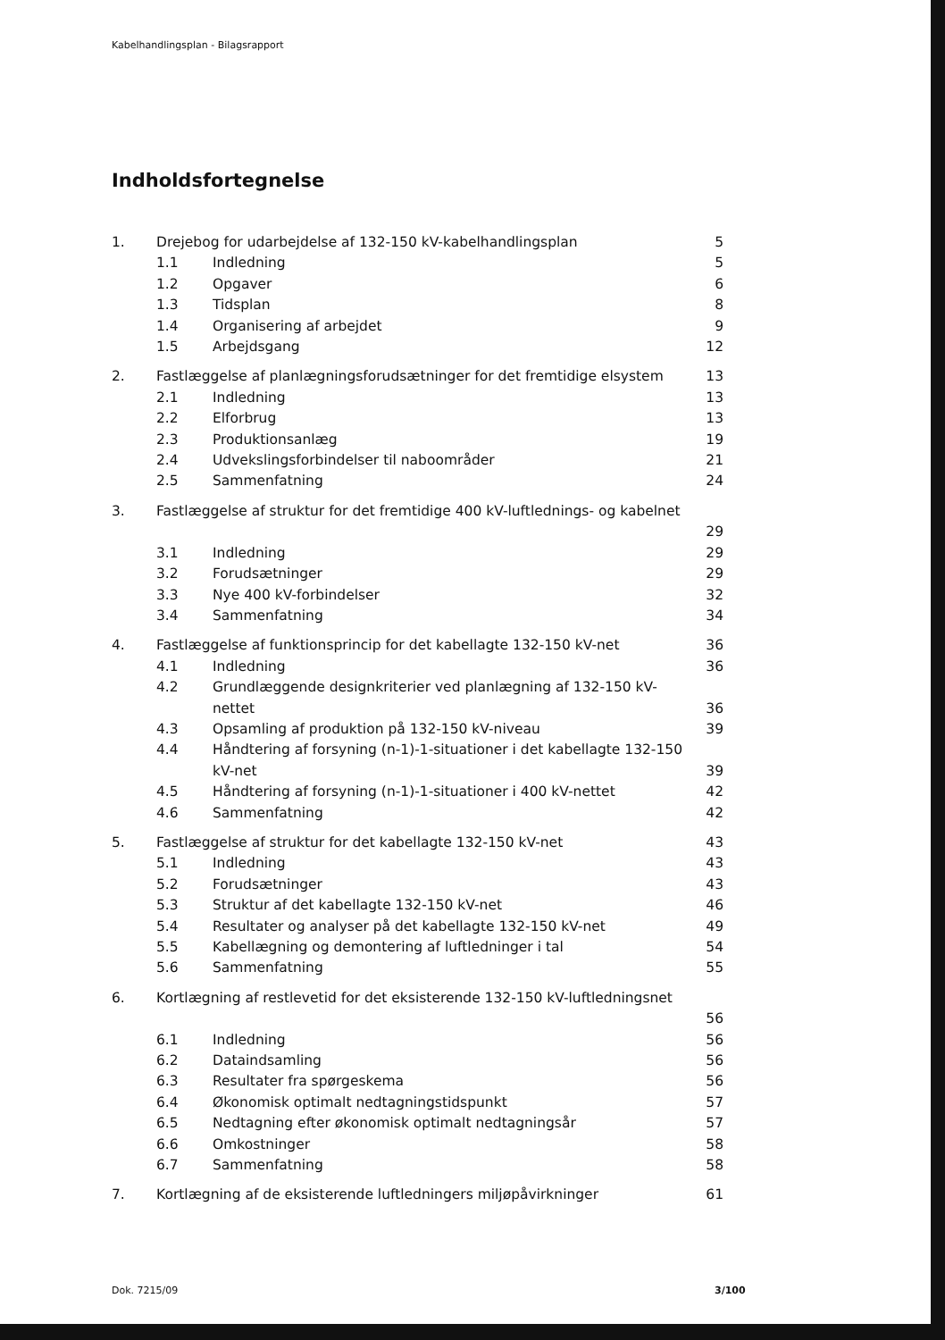Kabelhandlingsplan - Bilagsrapport
Indholdsfortegnelse
1. Drejebog for udarbejdelse af 132-150 kV-kabelhandlingsplan 5
1.1 Indledning 5
1.2 Opgaver 6
1.3 Tidsplan 8
1.4 Organisering af arbejdet 9
1.5 Arbejdsgang 12
2. Fastlæggelse af planlægningsforudsætninger for det fremtidige elsystem 13
2.1 Indledning 13
2.2 Elforbrug 13
2.3 Produktionsanlæg 19
2.4 Udvekslingsforbindelser til naboområder 21
2.5 Sammenfatning 24
3. Fastlæggelse af struktur for det fremtidige 400 kV-luftlednings- og kabelnet
29
3.1 Indledning 29
3.2 Forudsætninger 29
3.3 Nye 400 kV-forbindelser 32
3.4 Sammenfatning 34
4. Fastlæggelse af funktionsprincip for det kabellagte 132-150 kV-net 36
4.1 Indledning 36
4.2 Grundlæggende designkriterier ved planlægning af 132-150 kV-nettet
36
4.3 Opsamling af produktion på 132-150 kV-niveau 39
4.4 Håndtering af forsyning (n-1)-1-situationer i det kabellagte 132-150 kV-net
39
4.5 Håndtering af forsyning (n-1)-1-situationer i 400 kV-nettet 42
4.6 Sammenfatning 42
5. Fastlæggelse af struktur for det kabellagte 132-150 kV-net 43
5.1 Indledning 43
5.2 Forudsætninger 43
5.3 Struktur af det kabellagte 132-150 kV-net 46
5.4 Resultater og analyser på det kabellagte 132-150 kV-net 49
5.5 Kabellægning og demontering af luftledninger i tal 54
5.6 Sammenfatning 55
6. Kortlægning af restlevetid for det eksisterende 132-150 kV-luftledningsnet
56
6.1 Indledning 56
6.2 Dataindsamling 56
6.3 Resultater fra spørgeskema 56
6.4 Økonomisk optimalt nedtagningstidspunkt 57
6.5 Nedtagning efter økonomisk optimalt nedtagningsår 57
6.6 Omkostninger 58
6.7 Sammenfatning 58
7. Kortlægning af de eksisterende luftledningers miljøpåvirkninger 61
Dok. 7215/09 3/100